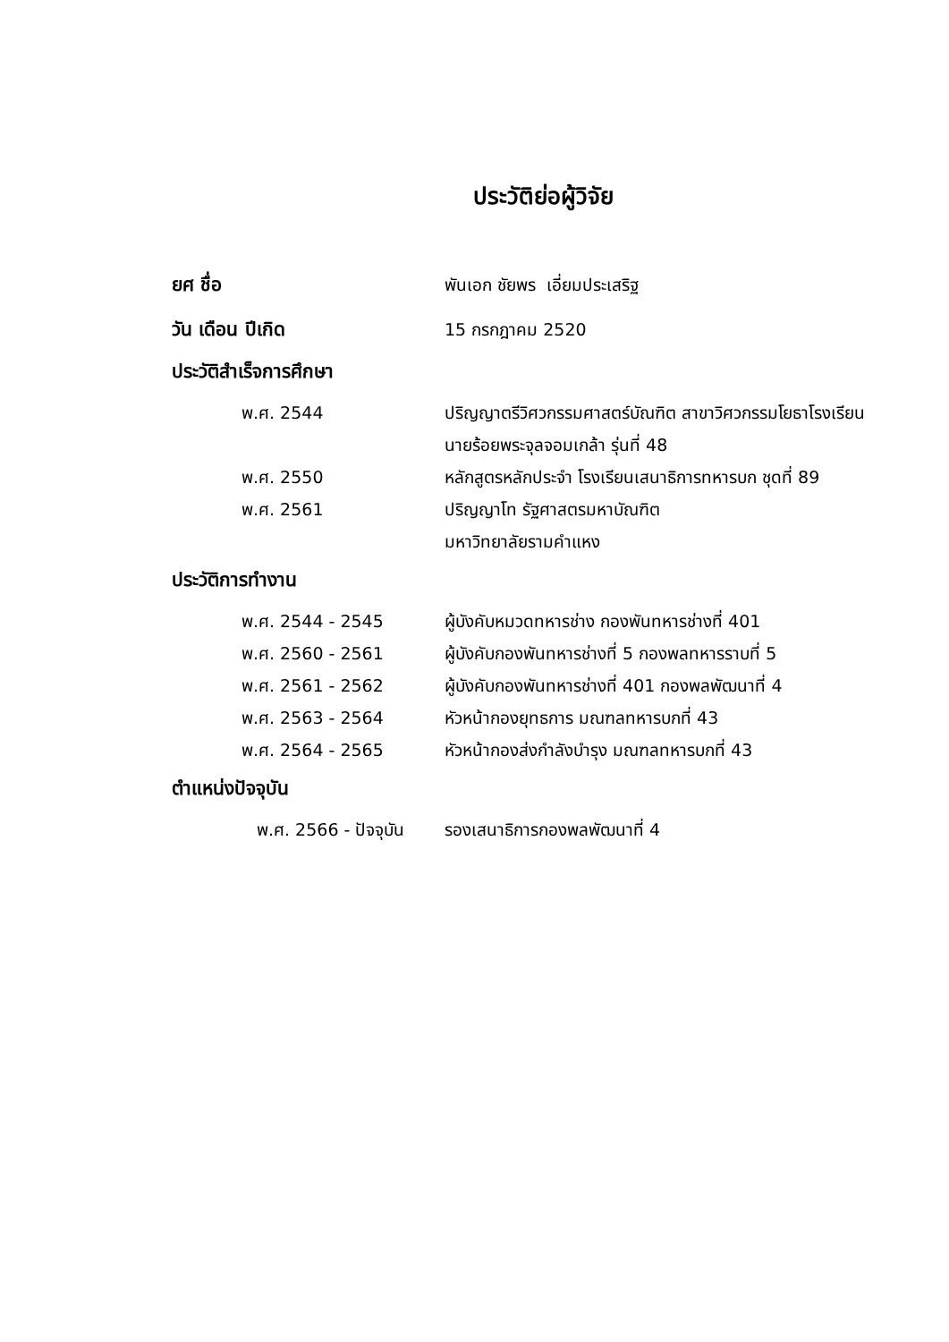ประวัติย่อผู้วิจัย
ยศ ชื่อ พันเอก ชัยพร เอี่ยมประเสริฐ
วัน เดือน ปีเกิด 15 กรกฎาคม 2520
ประวัติสำเร็จการศึกษา
พ.ศ. 2544 ปริญญาตรีวิศวกรรมศาสตร์บัณฑิต สาขาวิศวกรรมโยธาโรงเรียนนายร้อยพระจุลจอมเกล้า รุ่นที่ 48
พ.ศ. 2550 หลักสูตรหลักประจำ โรงเรียนเสนาธิการทหารบก ชุดที่ 89
พ.ศ. 2561 ปริญญาโท รัฐศาสตรมหาบัณฑิต
มหาวิทยาลัยรามคำแหง
ประวัติการทำงาน
พ.ศ. 2544 - 2545 ผู้บังคับหมวดทหารช่าง กองพันทหารช่างที่ 401
พ.ศ. 2560 - 2561 ผู้บังคับกองพันทหารช่างที่ 5 กองพลทหารราบที่ 5
พ.ศ. 2561 - 2562 ผู้บังคับกองพันทหารช่างที่ 401 กองพลพัฒนาที่ 4
พ.ศ. 2563 - 2564 หัวหน้ากองยุทธการ มณฑลทหารบกที่ 43
พ.ศ. 2564 - 2565 หัวหน้ากองส่งกำลังบำรุง มณฑลทหารบกที่ 43
ตำแหน่งปัจจุบัน
พ.ศ. 2566 - ปัจจุบัน
รองเสนาธิการกองพลพัฒนาที่ 4